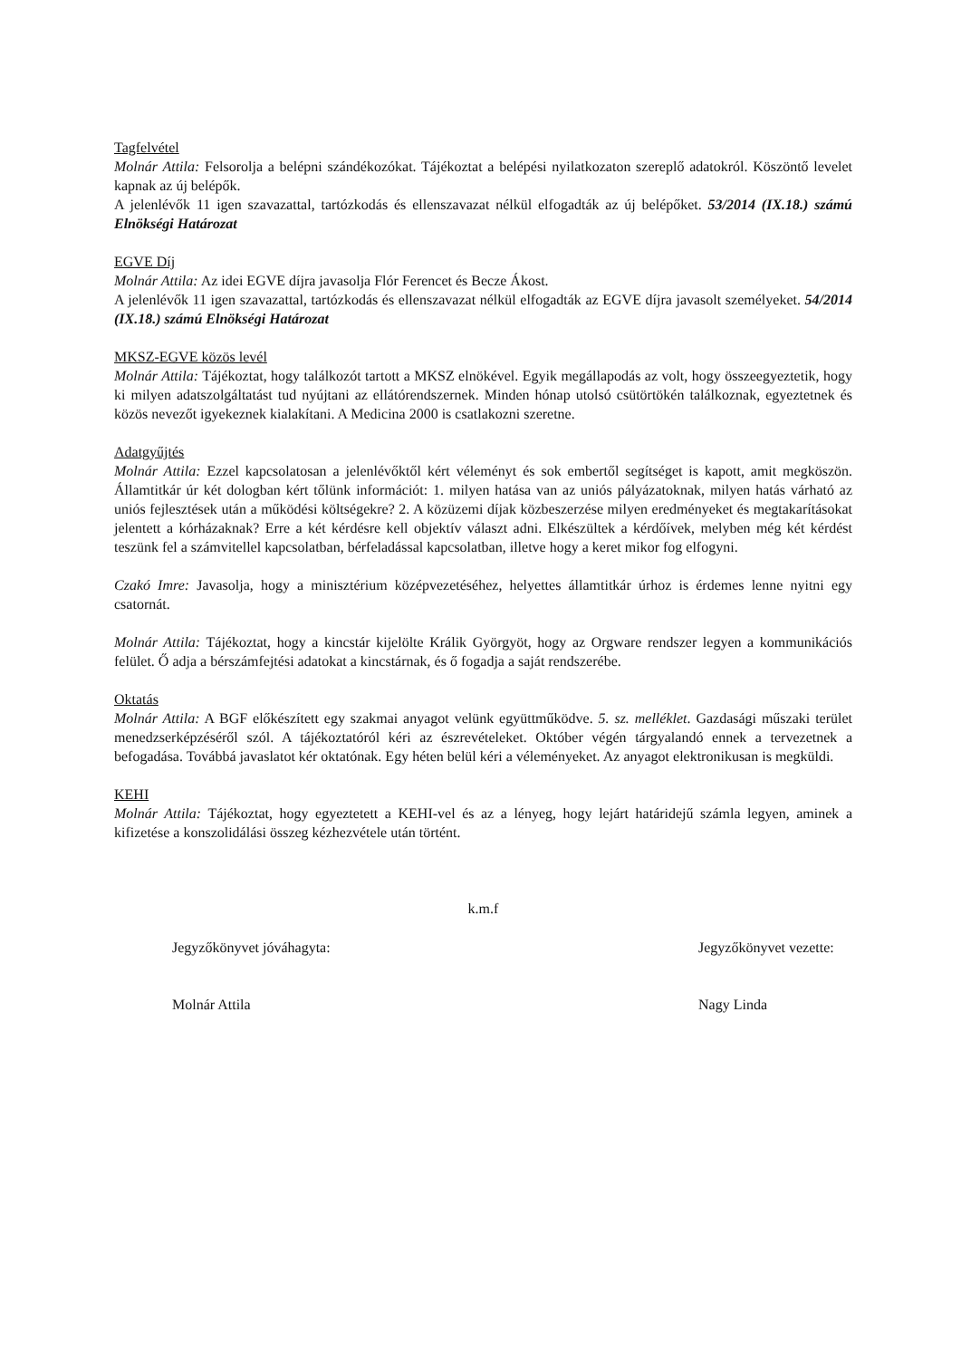Tagfelvétel
Molnár Attila: Felsorolja a belépni szándékozókat. Tájékoztat a belépési nyilatkozaton szereplő adatokról. Köszöntő levelet kapnak az új belépők.
A jelenlévők 11 igen szavazattal, tartózkodás és ellenszavazat nélkül elfogadták az új belépőket. 53/2014 (IX.18.) számú Elnökségi Határozat
EGVE Díj
Molnár Attila: Az idei EGVE díjra javasolja Flór Ferencet és Becze Ákost.
A jelenlévők 11 igen szavazattal, tartózkodás és ellenszavazat nélkül elfogadták az EGVE díjra javasolt személyeket. 54/2014 (IX.18.) számú Elnökségi Határozat
MKSZ-EGVE közös levél
Molnár Attila: Tájékoztat, hogy találkozót tartott a MKSZ elnökével. Egyik megállapodás az volt, hogy összeegyeztetik, hogy ki milyen adatszolgáltatást tud nyújtani az ellátórendszernek. Minden hónap utolsó csütörtökén találkoznak, egyeztetnek és közös nevezőt igyekeznek kialakítani. A Medicina 2000 is csatlakozni szeretne.
Adatgyűjtés
Molnár Attila: Ezzel kapcsolatosan a jelenlévőktől kért véleményt és sok embertől segítséget is kapott, amit megköszön. Államtitkár úr két dologban kért tőlünk információt: 1. milyen hatása van az uniós pályázatoknak, milyen hatás várható az uniós fejlesztések után a működési költségekre? 2. A közüzemi díjak közbeszerzése milyen eredményeket és megtakarításokat jelentett a kórházaknak? Erre a két kérdésre kell objektív választ adni. Elkészültek a kérdőívek, melyben még két kérdést teszünk fel a számvitellel kapcsolatban, bérfeladással kapcsolatban, illetve hogy a keret mikor fog elfogyni.
Czakó Imre: Javasolja, hogy a minisztérium középvezetéséhez, helyettes államtitkár úrhoz is érdemes lenne nyitni egy csatornát.
Molnár Attila: Tájékoztat, hogy a kincstár kijelölte Králik Györgyöt, hogy az Orgware rendszer legyen a kommunikációs felület. Ő adja a bérszámfejtési adatokat a kincstárnak, és ő fogadja a saját rendszerébe.
Oktatás
Molnár Attila: A BGF előkészített egy szakmai anyagot velünk együttműködve. 5. sz. melléklet. Gazdasági műszaki terület menedzserképzéséről szól. A tájékoztatóról kéri az észrevételeket. Október végén tárgyalandó ennek a tervezetnek a befogadása. Továbbá javaslatot kér oktatónak. Egy héten belül kéri a véleményeket. Az anyagot elektronikusan is megküldi.
KEHI
Molnár Attila: Tájékoztat, hogy egyeztetett a KEHI-vel és az a lényeg, hogy lejárt határidejű számla legyen, aminek a kifizetése a konszolidálási összeg kézhezvétele után történt.
k.m.f
Jegyzőkönyvet jóváhagyta: Jegyzőkönyvet vezette:
Molnár Attila Nagy Linda